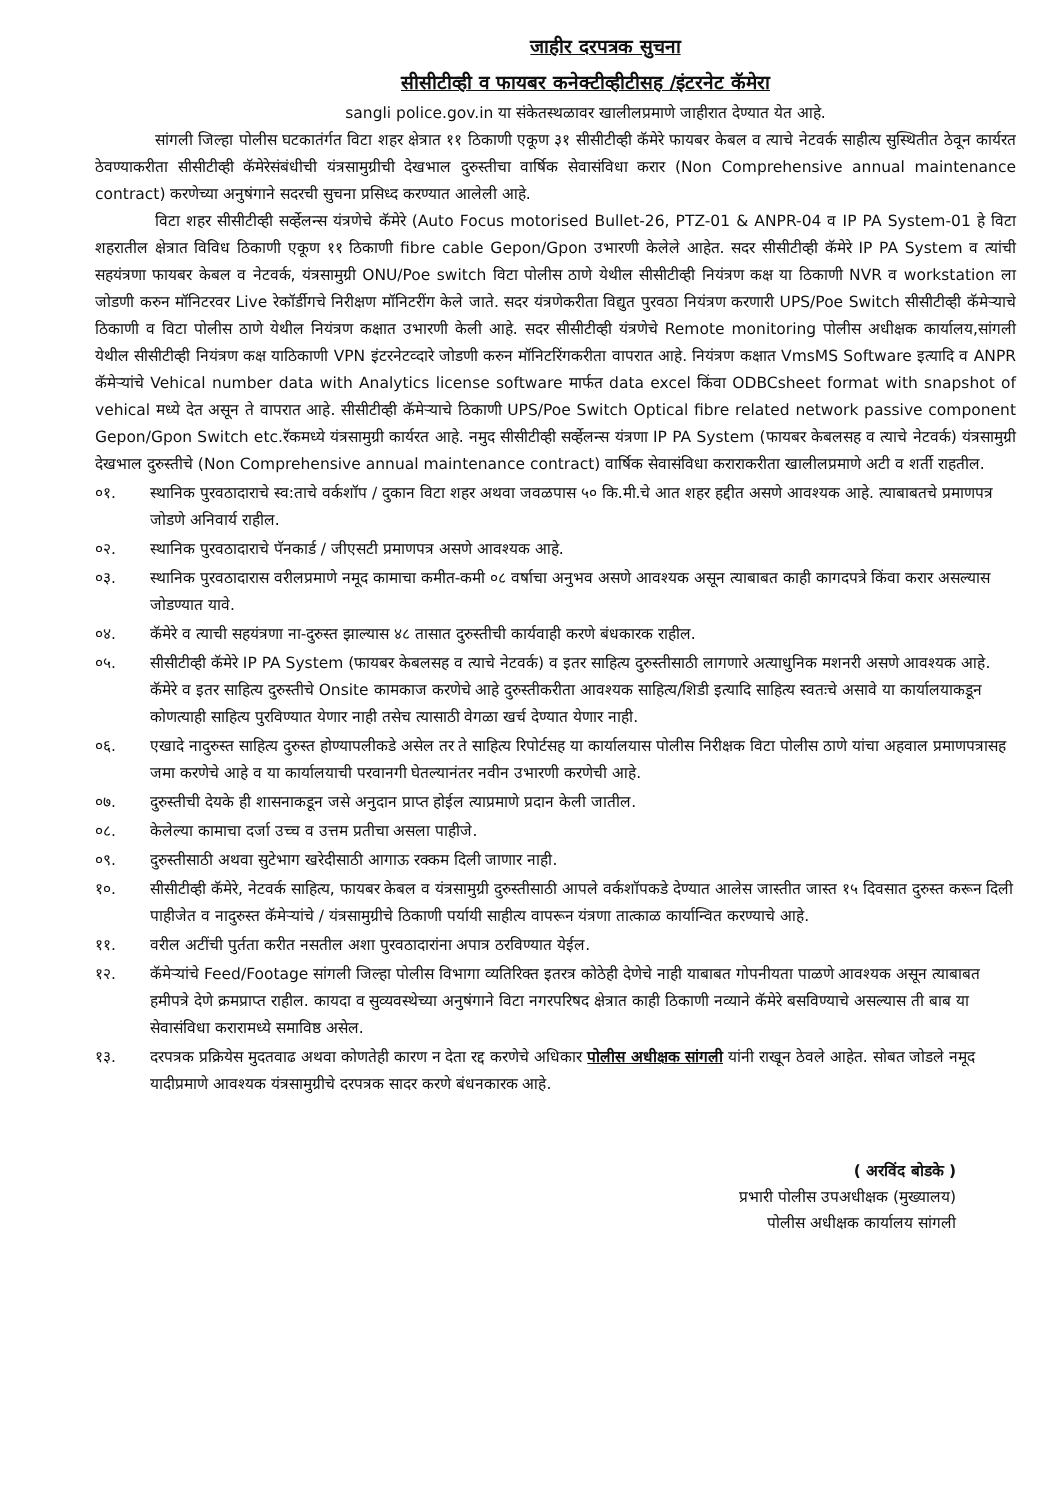जाहीर दरपत्रक सुचना
सीसीटीव्ही व फायबर कनेक्टीव्हीटीसह /इंटरनेट कॅमेरा
sangli police.gov.in या संकेतस्थळावर खालीलप्रमाणे जाहीरात देण्यात येत आहे.
सांगली जिल्हा पोलीस घटकातंर्गत विटा शहर क्षेत्रात ११ ठिकाणी एकूण ३१ सीसीटीव्ही कॅमेरे फायबर केबल व त्याचे नेटवर्क साहीत्य सुस्थितीत ठेवून कार्यरत ठेवण्याकरीता सीसीटीव्ही कॅमेरेसंबंधीची यंत्रसामुग्रीची देखभाल दुरुस्तीचा वार्षिक सेवासंविधा करार (Non Comprehensive annual maintenance contract) करणेच्या अनुषंगाने सदरची सुचना प्रसिध्द करण्यात आलेली आहे.
विटा शहर सीसीटीव्ही सर्व्हेलन्स यंत्रणेचे कॅमेरे (Auto Focus motorised Bullet-26, PTZ-01 & ANPR-04 व IP PA System-01 हे विटा शहरातील क्षेत्रात विविध ठिकाणी एकूण ११ ठिकाणी fibre cable Gepon/Gpon उभारणी केलेले आहेत. सदर सीसीटीव्ही कॅमेरे IP PA System व त्यांची सहयंत्रणा फायबर केबल व नेटवर्क, यंत्रसामुग्री ONU/Poe switch विटा पोलीस ठाणे येथील सीसीटीव्ही नियंत्रण कक्ष या ठिकाणी NVR व workstation ला जोडणी करुन मॉनिटरवर Live रेकॉर्डीगचे निरीक्षण मॉनिटरींग केले जाते. सदर यंत्रणेकरीता विद्युत पुरवठा नियंत्रण करणारी UPS/Poe Switch सीसीटीव्ही कॅमेऱ्याचे ठिकाणी व विटा पोलीस ठाणे येथील नियंत्रण कक्षात उभारणी केली आहे. सदर सीसीटीव्ही यंत्रणेचे Remote monitoring पोलीस अधीक्षक कार्यालय,सांगली येथील सीसीटीव्ही नियंत्रण कक्ष याठिकाणी VPN इंटरनेटव्दारे जोडणी करुन मॉनिटरिंगकरीता वापरात आहे. नियंत्रण कक्षात VmsMS Software इत्यादि व ANPR कॅमेऱ्यांचे Vehical number data with Analytics license software मार्फत data excel किंवा ODBCsheet format with snapshot of vehical मध्ये देत असून ते वापरात आहे. सीसीटीव्ही कॅमेऱ्याचे ठिकाणी UPS/Poe Switch Optical fibre related network passive component Gepon/Gpon Switch etc.रॅकमध्ये यंत्रसामुग्री कार्यरत आहे. नमुद सीसीटीव्ही सर्व्हेलन्स यंत्रणा IP PA System (फायबर केबलसह व त्याचे नेटवर्क) यंत्रसामुग्री देखभाल दुरुस्तीचे (Non Comprehensive annual maintenance contract) वार्षिक सेवासंविधा कराराकरीता खालीलप्रमाणे अटी व शर्ती राहतील.
०१. स्थानिक पुरवठादाराचे स्व:ताचे वर्कशॉप / दुकान विटा शहर अथवा जवळपास ५० कि.मी.चे आत शहर हद्दीत असणे आवश्यक आहे. त्याबाबतचे प्रमाणपत्र जोडणे अनिवार्य राहील.
०२. स्थानिक पुरवठादाराचे पॅनकार्ड / जीएसटी प्रमाणपत्र असणे आवश्यक आहे.
०३. स्थानिक पुरवठादारास वरीलप्रमाणे नमूद कामाचा कमीत-कमी ०८ वर्षाचा अनुभव असणे आवश्यक असून त्याबाबत काही कागदपत्रे किंवा करार असल्यास जोडण्यात यावे.
०४. कॅमेरे व त्याची सहयंत्रणा ना-दुरुस्त झाल्यास ४८ तासात दुरुस्तीची कार्यवाही करणे बंधकारक राहील.
०५. सीसीटीव्ही कॅमेरे IP PA System (फायबर केबलसह व त्याचे नेटवर्क) व इतर साहित्य दुरुस्तीसाठी लागणारे अत्याधुनिक मशनरी असणे आवश्यक आहे. कॅमेरे व इतर साहित्य दुरुस्तीचे Onsite कामकाज करणेचे आहे दुरुस्तीकरीता आवश्यक साहित्य/शिडी इत्यादि साहित्य स्वतःचे असावे या कार्यालयाकडून कोणत्याही साहित्य पुरविण्यात येणार नाही तसेच त्यासाठी वेगळा खर्च देण्यात येणार नाही.
०६. एखादे नादुरुस्त साहित्य दुरुस्त होण्यापलीकडे असेल तर ते साहित्य रिपोर्टसह या कार्यालयास पोलीस निरीक्षक विटा पोलीस ठाणे यांचा अहवाल प्रमाणपत्रासह जमा करणेचे आहे व या कार्यालयाची परवानगी घेतल्यानंतर नवीन उभारणी करणेची आहे.
०७. दुरुस्तीची देयके ही शासनाकडून जसे अनुदान प्राप्त होईल त्याप्रमाणे प्रदान केली जातील.
०८. केलेल्या कामाचा दर्जा उच्च व उत्तम प्रतीचा असला पाहीजे.
०९. दुरुस्तीसाठी अथवा सुटेभाग खरेदीसाठी आगाऊ रक्कम दिली जाणार नाही.
१०. सीसीटीव्ही कॅमेरे, नेटवर्क साहित्य, फायबर केबल व यंत्रसामुग्री दुरुस्तीसाठी आपले वर्कशॉपकडे देण्यात आलेस जास्तीत जास्त १५ दिवसात दुरुस्त करून दिली पाहीजेत व नादुरुस्त कॅमेऱ्यांचे / यंत्रसामुग्रीचे ठिकाणी पर्यायी साहीत्य वापरून यंत्रणा तात्काळ कार्यान्वित करण्याचे आहे.
११. वरील अटींची पुर्तता करीत नसतील अशा पुरवठादारांना अपात्र ठरविण्यात येईल.
१२. कॅमेऱ्यांचे Feed/Footage सांगली जिल्हा पोलीस विभागा व्यतिरिक्त इतरत्र कोठेही देणेचे नाही याबाबत गोपनीयता पाळणे आवश्यक असून त्याबाबत हमीपत्रे देणे क्रमप्राप्त राहील. कायदा व सुव्यवस्थेच्या अनुषंगाने विटा नगरपरिषद क्षेत्रात काही ठिकाणी नव्याने कॅमेरे बसविण्याचे असल्यास ती बाब या सेवासंविधा करारामध्ये समाविष्ठ असेल.
१३. दरपत्रक प्रक्रियेस मुदतवाढ अथवा कोणतेही कारण न देता रद्द करणेचे अधिकार पोलीस अधीक्षक सांगली यांनी राखून ठेवले आहेत. सोबत जोडले नमूद यादीप्रमाणे आवश्यक यंत्रसामुग्रीचे दरपत्रक सादर करणे बंधनकारक आहे.
( अरविंद बोडके )
प्रभारी पोलीस उपअधीक्षक (मुख्यालय)
पोलीस अधीक्षक कार्यालय सांगली